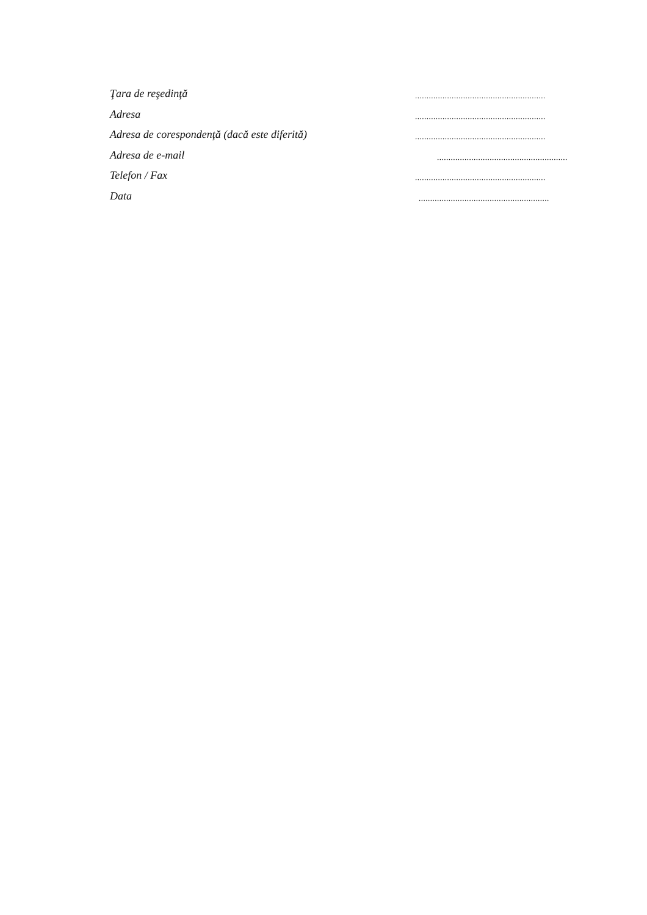Ţara de reşedinţă
.........................................................
Adresa
.........................................................
Adresa de corespondenţă (dacă este diferită)
.........................................................
Adresa de e-mail
.........................................................
Telefon / Fax
.........................................................
Data
.........................................................